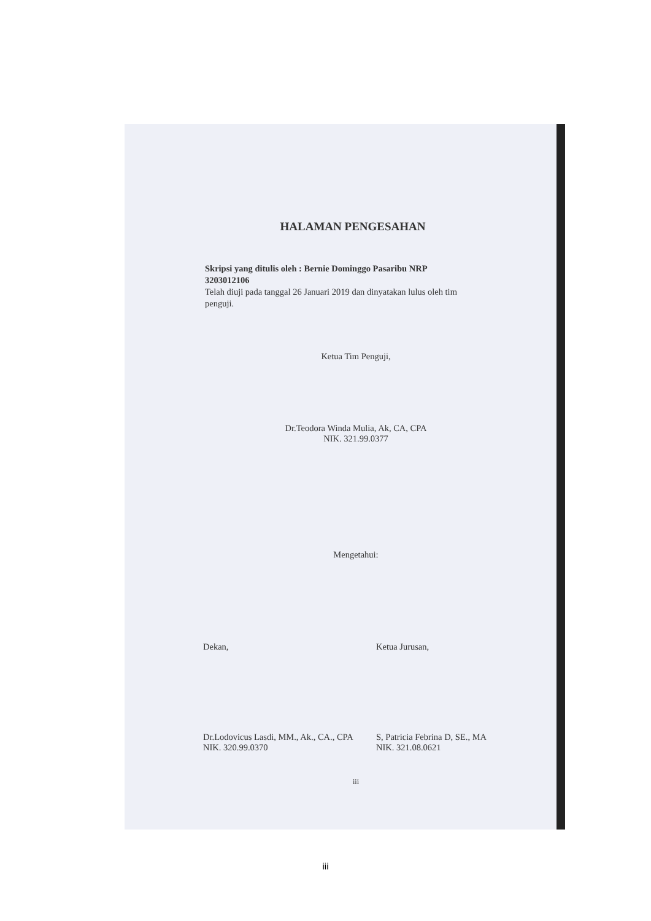HALAMAN PENGESAHAN
Skripsi yang ditulis oleh : Bernie Dominggo Pasaribu NRP 3203012106
Telah diuji pada tanggal 26 Januari 2019 dan dinyatakan lulus oleh tim penguji.
Ketua Tim Penguji,
Dr.Teodora Winda Mulia, Ak, CA, CPA
NIK. 321.99.0377
Mengetahui:
Dekan, Ketua Jurusan,
Dr.Lodovicus Lasdi, MM., Ak., CA., CPA
NIK. 320.99.0370
S, Patricia Febrina D, SE., MA
NIK. 321.08.0621
iii
iii